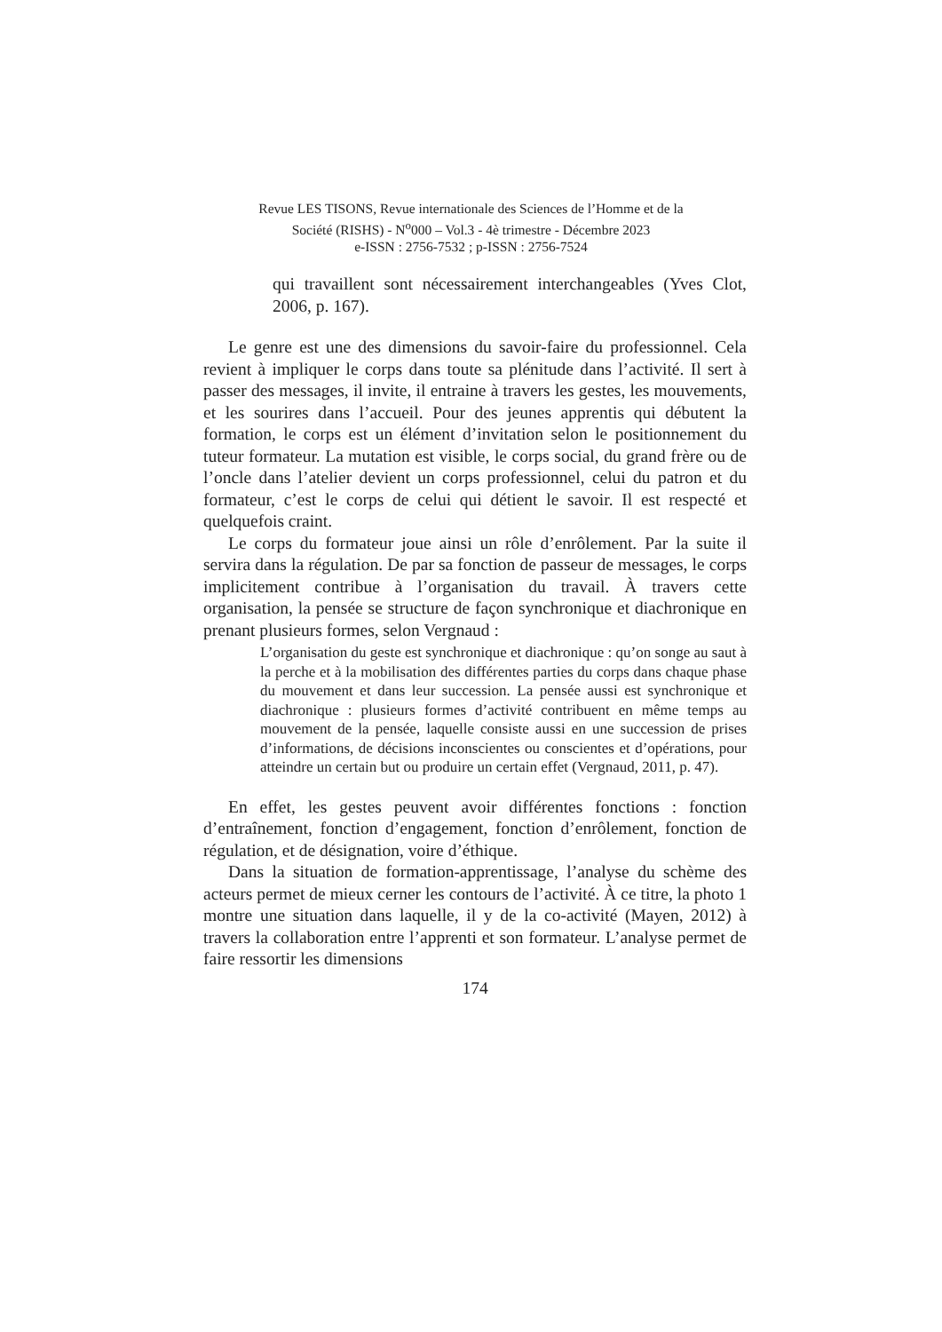Revue LES TISONS, Revue internationale des Sciences de l’Homme et de la
Société (RISHS) - N<sup>o</sup>000 – Vol.3 - 4è trimestre - Décembre 2023
e-ISSN : 2756-7532 ; p-ISSN : 2756-7524
qui travaillent sont nécessairement interchangeables (Yves Clot, 2006, p. 167).
Le genre est une des dimensions du savoir-faire du professionnel. Cela revient à impliquer le corps dans toute sa plénitude dans l’activité. Il sert à passer des messages, il invite, il entraine à travers les gestes, les mouvements, et les sourires dans l’accueil. Pour des jeunes apprentis qui débutent la formation, le corps est un élément d’invitation selon le positionnement du tuteur formateur. La mutation est visible, le corps social, du grand frère ou de l’oncle dans l’atelier devient un corps professionnel, celui du patron et du formateur, c’est le corps de celui qui détient le savoir. Il est respecté et quelquefois craint.
Le corps du formateur joue ainsi un rôle d’enrôlement. Par la suite il servira dans la régulation. De par sa fonction de passeur de messages, le corps implicitement contribue à l’organisation du travail. À travers cette organisation, la pensée se structure de façon synchronique et diachronique en prenant plusieurs formes, selon Vergnaud :
L’organisation du geste est synchronique et diachronique : qu’on songe au saut à la perche et à la mobilisation des différentes parties du corps dans chaque phase du mouvement et dans leur succession. La pensée aussi est synchronique et diachronique : plusieurs formes d’activité contribuent en même temps au mouvement de la pensée, laquelle consiste aussi en une succession de prises d’informations, de décisions inconscientes ou conscientes et d’opérations, pour atteindre un certain but ou produire un certain effet (Vergnaud, 2011, p. 47).
En effet, les gestes peuvent avoir différentes fonctions : fonction d’entraînement, fonction d’engagement, fonction d’enrôlement, fonction de régulation, et de désignation, voire d’éthique.
Dans la situation de formation-apprentissage, l’analyse du schème des acteurs permet de mieux cerner les contours de l’activité. À ce titre, la photo 1 montre une situation dans laquelle, il y de la co-activité (Mayen, 2012) à travers la collaboration entre l’apprenti et son formateur. L’analyse permet de faire ressortir les dimensions
174